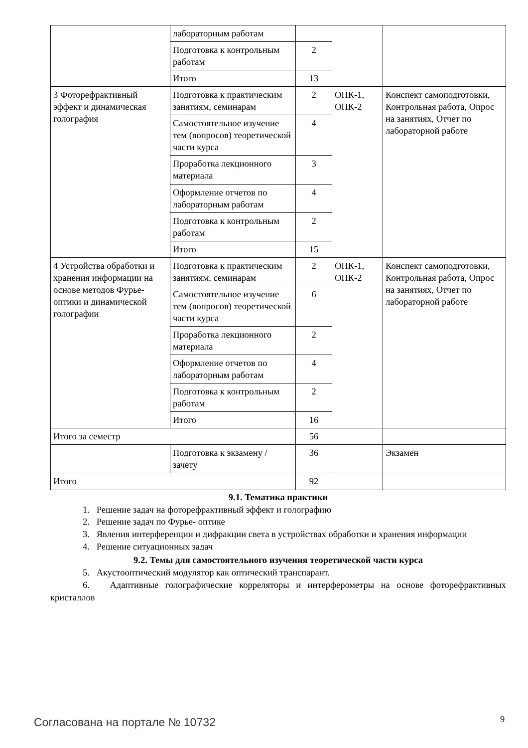| | лабораторным работам | | | |
| | Подготовка к контрольным работам | 2 | | |
| | Итого | 13 | | |
| 3 Фоторефрактивный эффект и динамическая голография | Подготовка к практическим занятиям, семинарам | 2 | ОПК-1, ОПК-2 | Конспект самоподготовки, Контрольная работа, Опрос на занятиях, Отчет по лабораторной работе |
| | Самостоятельное изучение тем (вопросов) теоретической части курса | 4 | | |
| | Проработка лекционного материала | 3 | | |
| | Оформление отчетов по лабораторным работам | 4 | | |
| | Подготовка к контрольным работам | 2 | | |
| | Итого | 15 | | |
| 4 Устройства обработки и хранения информации на основе методов Фурье-оптики и динамической голографии | Подготовка к практическим занятиям, семинарам | 2 | ОПК-1, ОПК-2 | Конспект самоподготовки, Контрольная работа, Опрос на занятиях, Отчет по лабораторной работе |
| | Самостоятельное изучение тем (вопросов) теоретической части курса | 6 | | |
| | Проработка лекционного материала | 2 | | |
| | Оформление отчетов по лабораторным работам | 4 | | |
| | Подготовка к контрольным работам | 2 | | |
| | Итого | 16 | | |
| Итого за семестр | | 56 | | |
| | Подготовка к экзамену / зачету | 36 | | Экзамен |
| Итого | | 92 | | |
9.1. Тематика практики
1. Решение задач на фоторефрактивный эффект и голографию
2. Решение задач по Фурье- оптике
3. Явления интерференции и дифракции света в устройствах обработки и хранения информации
4. Решение ситуационных задач
9.2. Темы для самостоятельного изучения теоретической части курса
5. Акустооптический модулятор как оптический транспарант.
6. Адаптивные голографические корреляторы и интерферометры на основе фоторефрактивных кристаллов
Согласована на портале № 10732 9